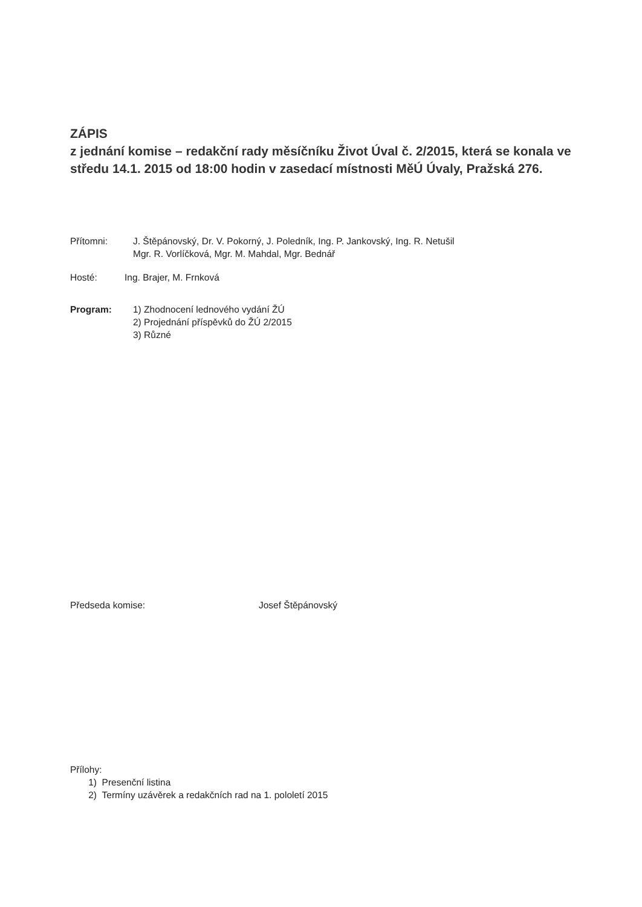ZÁPIS
z jednání komise – redakční rady měsíčníku Život Úval č. 2/2015, která se konala ve středu 14.1. 2015 od 18:00 hodin v zasedací místnosti MěÚ Úvaly, Pražská 276.
Přítomni: J. Štěpánovský, Dr. V. Pokorný, J. Poledník, Ing. P. Jankovský, Ing. R. Netušil
Mgr. R. Vorlíčková, Mgr. M. Mahdal, Mgr. Bednář
Hosté: Ing. Brajer, M. Frnková
Program: 1) Zhodnocení lednového vydání ŽÚ
2) Projednání příspěvků do ŽÚ 2/2015
3) Různé
Předseda komise: Josef Štěpánovský
Přílohy:
1) Presenční listina
2) Termíny uzávěrek a redakčních rad na 1. pololetí 2015